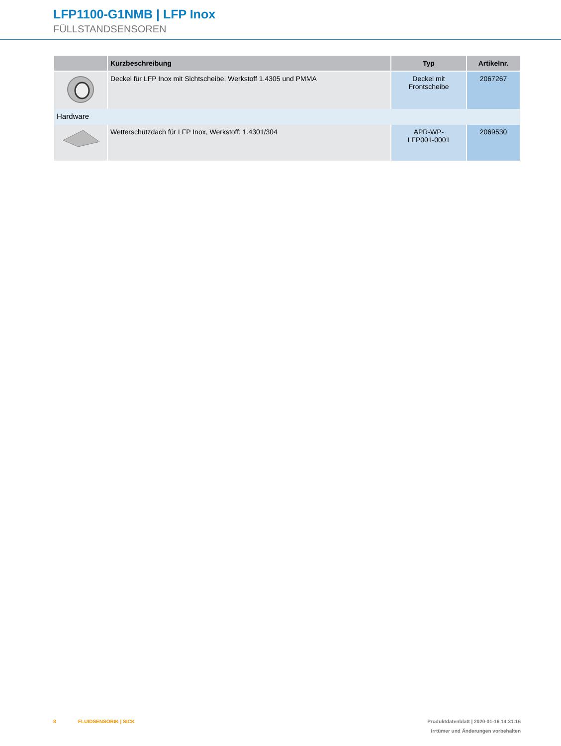LFP1100-G1NMB | LFP Inox
FÜLLSTANDSENSOREN
| | Kurzbeschreibung | Typ | Artikelnr. |
| --- | --- | --- | --- |
| | Deckel für LFP Inox mit Sichtscheibe, Werkstoff 1.4305 und PMMA | Deckel mit Frontscheibe | 2067267 |
| Hardware | | | |
| | Wetterschutzdach für LFP Inox, Werkstoff: 1.4301/304 | APR-WP- LFP001-0001 | 2069530 |
8 FLUIDSENSORIK | SICK
Produktdatenblatt | 2020-01-16 14:31:16
Irrtümer und Änderungen vorbehalten